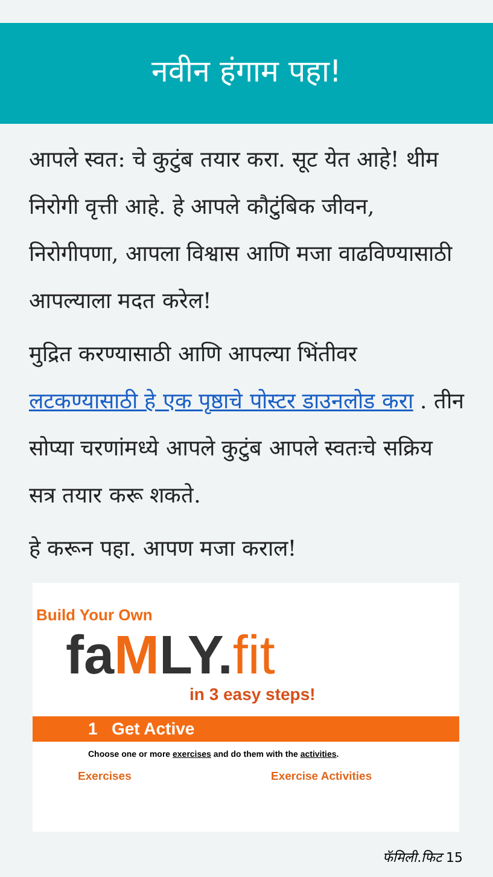नवीन हंगाम पहा!
आपले स्वत: चे कुटुंब तयार करा. सूट येत आहे! थीम निरोगी वृत्ती आहे. हे आपले कौटुंबिक जीवन, निरोगीपणा, आपला विश्वास आणि मजा वाढविण्यासाठी आपल्याला मदत करेल!
मुद्रित करण्यासाठी आणि आपल्या भिंतीवर लटकण्यासाठी हे एक पृष्ठाचे पोस्टर डाउनलोड करा . तीन सोप्या चरणांमध्ये आपले कुटुंब आपले स्वतःचे सक्रिय सत्र तयार करू शकते.
हे करून पहा. आपण मजा कराल!
Build Your Own
faMLY.fit
in 3 easy steps!
1 Get Active
Choose one or more exercises and do them with the activities.
Exercises Exercise Activities
फॅमिली.फिट 15